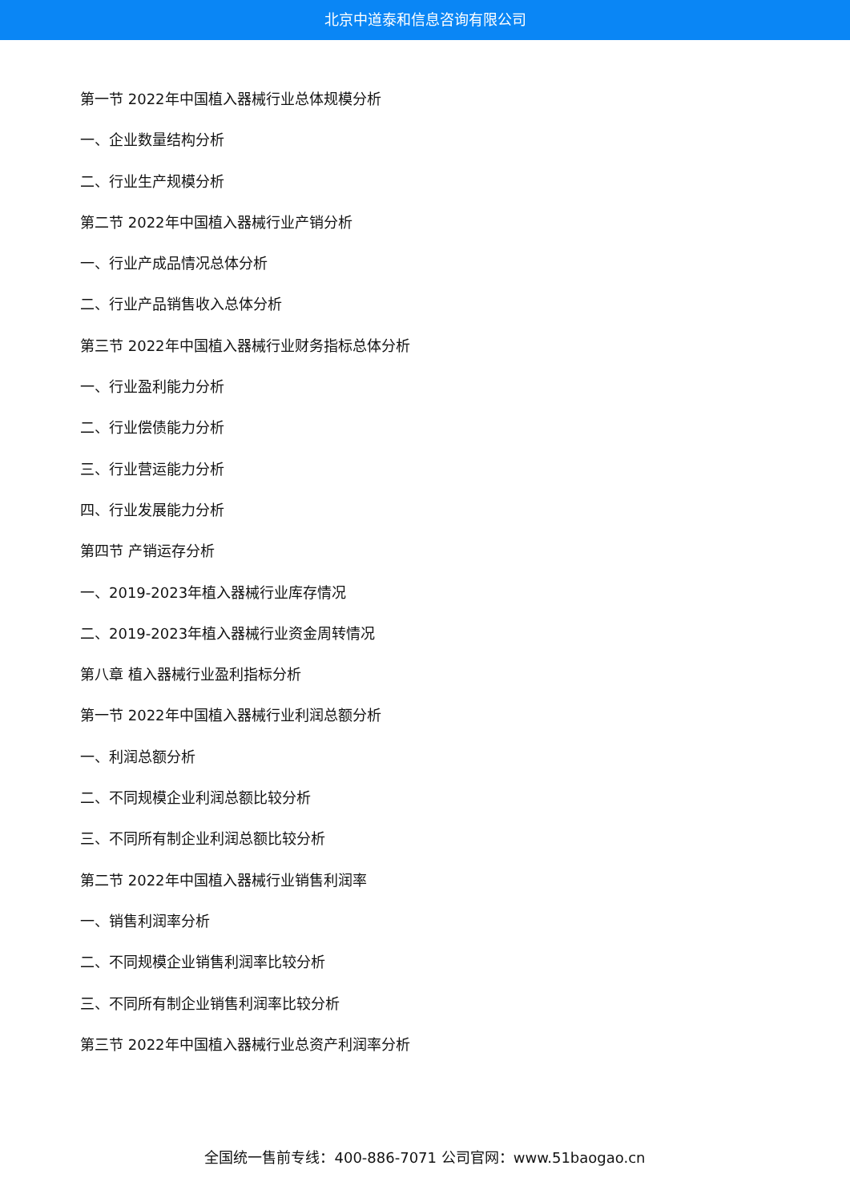北京中道泰和信息咨询有限公司
第一节 2022年中国植入器械行业总体规模分析
一、企业数量结构分析
二、行业生产规模分析
第二节 2022年中国植入器械行业产销分析
一、行业产成品情况总体分析
二、行业产品销售收入总体分析
第三节 2022年中国植入器械行业财务指标总体分析
一、行业盈利能力分析
二、行业偿债能力分析
三、行业营运能力分析
四、行业发展能力分析
第四节 产销运存分析
一、2019-2023年植入器械行业库存情况
二、2019-2023年植入器械行业资金周转情况
第八章 植入器械行业盈利指标分析
第一节 2022年中国植入器械行业利润总额分析
一、利润总额分析
二、不同规模企业利润总额比较分析
三、不同所有制企业利润总额比较分析
第二节 2022年中国植入器械行业销售利润率
一、销售利润率分析
二、不同规模企业销售利润率比较分析
三、不同所有制企业销售利润率比较分析
第三节 2022年中国植入器械行业总资产利润率分析
全国统一售前专线：400-886-7071 公司官网：www.51baogao.cn